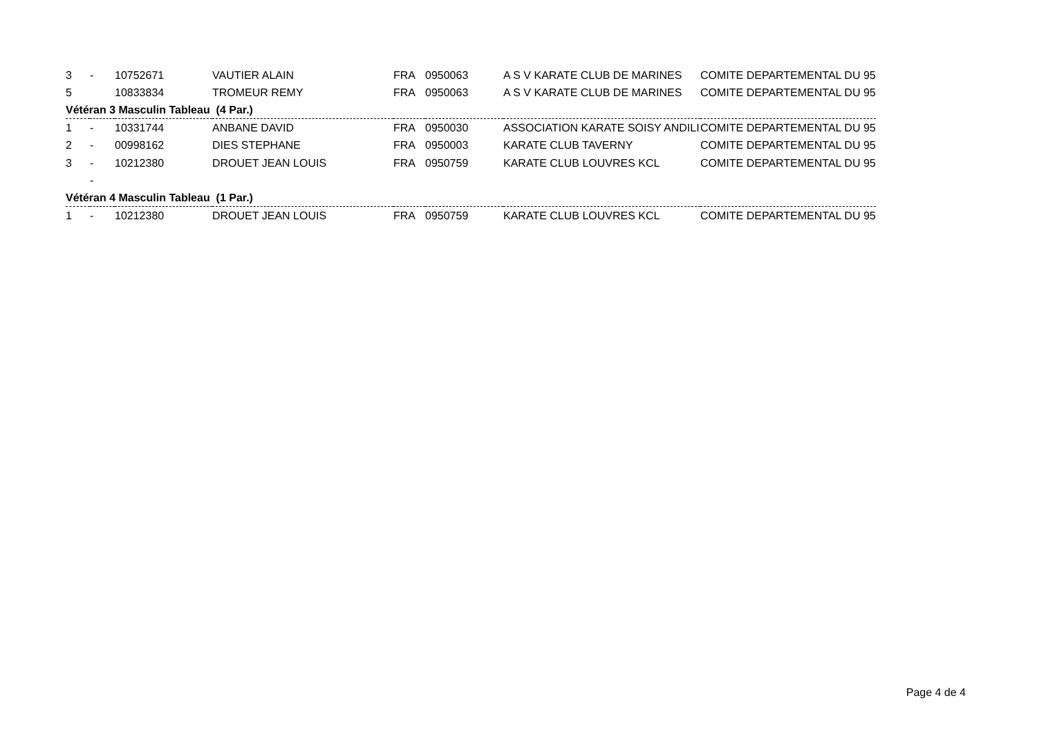| 3 | - | 10752671 | VAUTIER ALAIN | FRA | 0950063 | A S V KARATE CLUB DE MARINES | COMITE DEPARTEMENTAL DU 95 |
| 5 | | 10833834 | TROMEUR REMY | FRA | 0950063 | A S V KARATE CLUB DE MARINES | COMITE DEPARTEMENTAL DU 95 |
| Vétéran 3 Masculin Tableau (4 Par.) | | | | | | | |
| 1 | - | 10331744 | ANBANE DAVID | FRA | 0950030 | ASSOCIATION KARATE SOISY ANDILI | COMITE DEPARTEMENTAL DU 95 |
| 2 | - | 00998162 | DIES STEPHANE | FRA | 0950003 | KARATE CLUB TAVERNY | COMITE DEPARTEMENTAL DU 95 |
| 3 | - | 10212380 | DROUET JEAN LOUIS | FRA | 0950759 | KARATE CLUB LOUVRES KCL | COMITE DEPARTEMENTAL DU 95 |
| | - | | | | | | |
| Vétéran 4 Masculin Tableau (1 Par.) | | | | | | | |
| 1 | - | 10212380 | DROUET JEAN LOUIS | FRA | 0950759 | KARATE CLUB LOUVRES KCL | COMITE DEPARTEMENTAL DU 95 |
Page 4 de 4